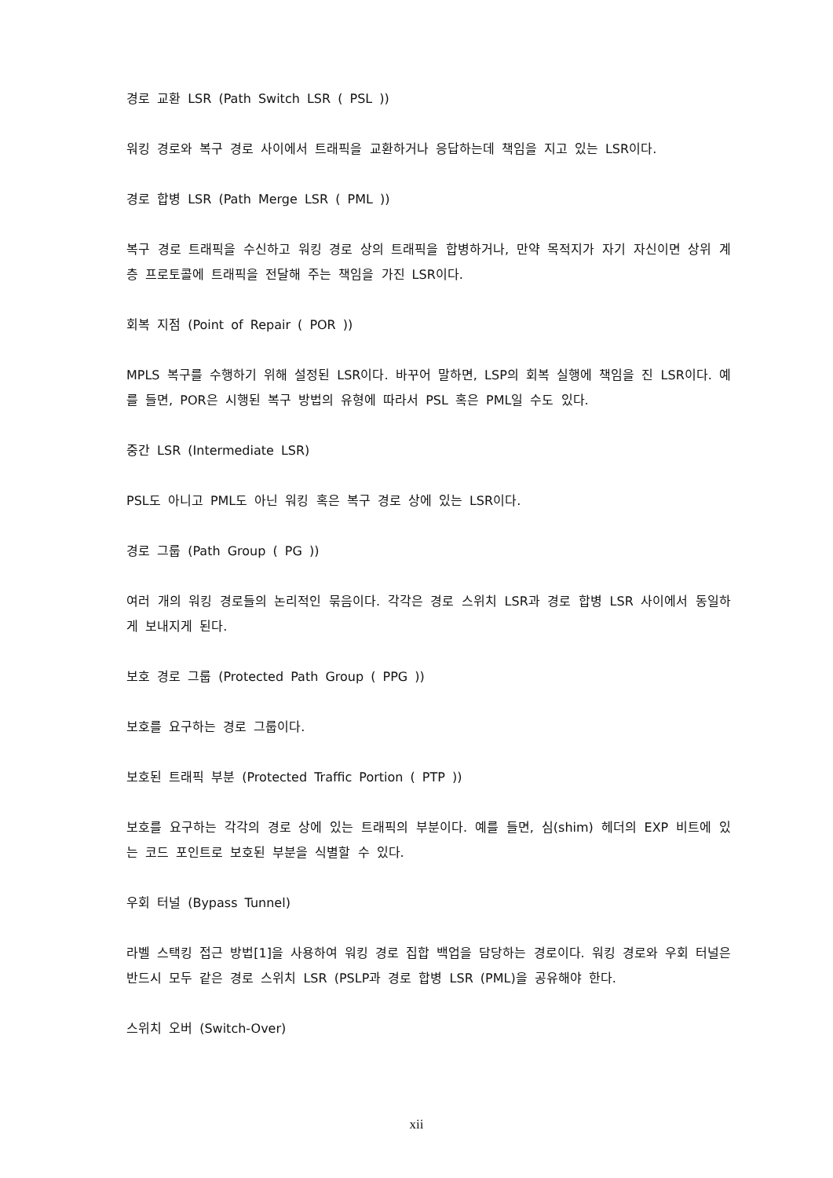경로 교환 LSR (Path Switch LSR ( PSL ))
워킹 경로와 복구 경로 사이에서 트래픽을 교환하거나 응답하는데 책임을 지고 있는 LSR이다.
경로 합병 LSR (Path Merge LSR ( PML ))
복구 경로 트래픽을 수신하고 워킹 경로 상의 트래픽을 합병하거나, 만약 목적지가 자기 자신이면 상위 계층 프로토콜에 트래픽을 전달해 주는 책임을 가진 LSR이다.
회복 지점 (Point of Repair ( POR ))
MPLS 복구를 수행하기 위해 설정된 LSR이다. 바꾸어 말하면, LSP의 회복 실행에 책임을 진 LSR이다. 예를 들면, POR은 시행된 복구 방법의 유형에 따라서 PSL 혹은 PML일 수도 있다.
중간 LSR (Intermediate LSR)
PSL도 아니고 PML도 아닌 워킹 혹은 복구 경로 상에 있는 LSR이다.
경로 그룹 (Path Group ( PG ))
여러 개의 워킹 경로들의 논리적인 묶음이다. 각각은 경로 스위치 LSR과 경로 합병 LSR 사이에서 동일하게 보내지게 된다.
보호 경로 그룹 (Protected Path Group ( PPG ))
보호를 요구하는 경로 그룹이다.
보호된 트래픽 부분 (Protected Traffic Portion ( PTP ))
보호를 요구하는 각각의 경로 상에 있는 트래픽의 부분이다. 예를 들면, 심(shim) 헤더의 EXP 비트에 있는 코드 포인트로 보호된 부분을 식별할 수 있다.
우회 터널 (Bypass Tunnel)
라벨 스택킹 접근 방법[1]을 사용하여 워킹 경로 집합 백업을 담당하는 경로이다. 워킹 경로와 우회 터널은 반드시 모두 같은 경로 스위치 LSR (PSLP과 경로 합병 LSR (PML)을 공유해야 한다.
스위치 오버 (Switch-Over)
xii